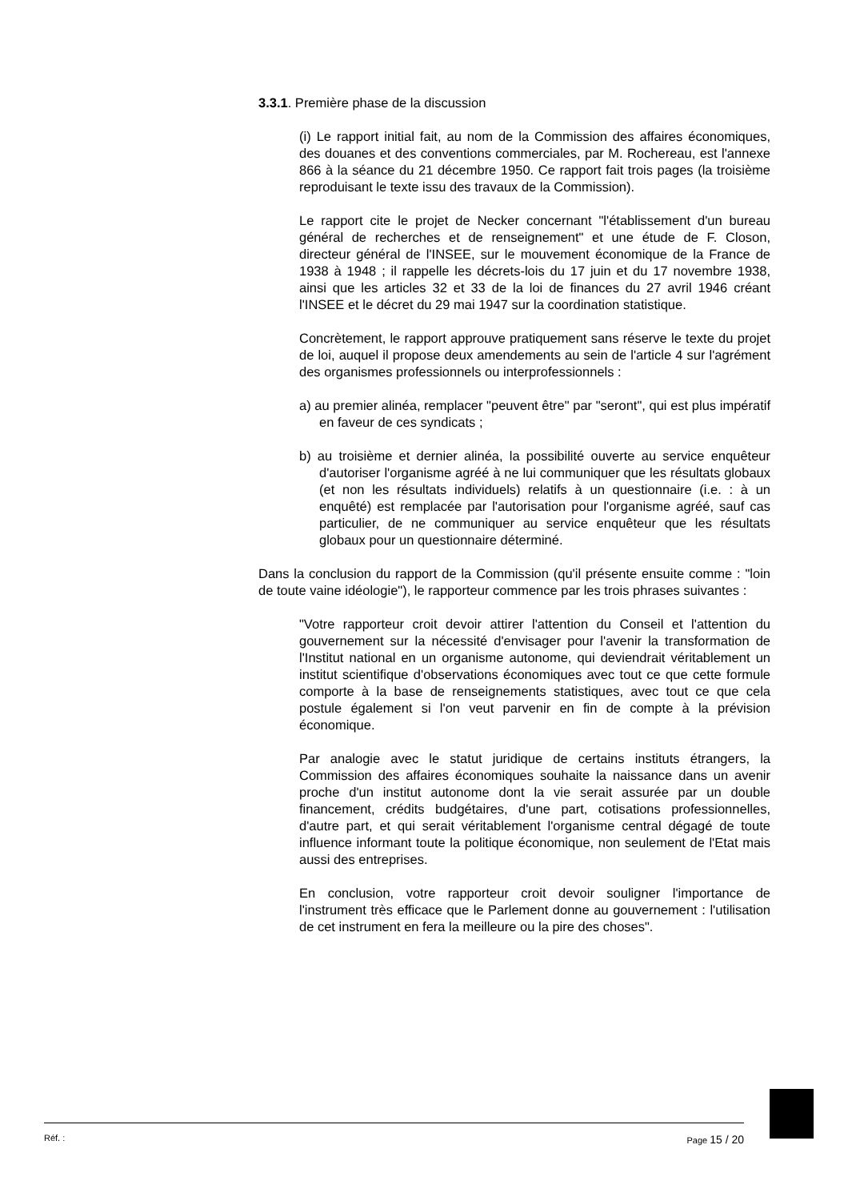3.3.1. Première phase de la discussion
(i) Le rapport initial fait, au nom de la Commission des affaires économiques, des douanes et des conventions commerciales, par M. Rochereau, est l'annexe 866 à la séance du 21 décembre 1950. Ce rapport fait trois pages (la troisième reproduisant le texte issu des travaux de la Commission).
Le rapport cite le projet de Necker concernant "l'établissement d'un bureau général de recherches et de renseignement" et une étude de F. Closon, directeur général de l'INSEE, sur le mouvement économique de la France de 1938 à 1948 ; il rappelle les décrets-lois du 17 juin et du 17 novembre 1938, ainsi que les articles 32 et 33 de la loi de finances du 27 avril 1946 créant l'INSEE et le décret du 29 mai 1947 sur la coordination statistique.
Concrètement, le rapport approuve pratiquement sans réserve le texte du projet de loi, auquel il propose deux amendements au sein de l'article 4 sur l'agrément des organismes professionnels ou interprofessionnels :
a) au premier alinéa, remplacer "peuvent être" par "seront", qui est plus impératif en faveur de ces syndicats ;
b) au troisième et dernier alinéa, la possibilité ouverte au service enquêteur d'autoriser l'organisme agréé à ne lui communiquer que les résultats globaux (et non les résultats individuels) relatifs à un questionnaire (i.e. : à un enquêté) est remplacée par l'autorisation pour l'organisme agréé, sauf cas particulier, de ne communiquer au service enquêteur que les résultats globaux pour un questionnaire déterminé.
Dans la conclusion du rapport de la Commission (qu'il présente ensuite comme : "loin de toute vaine idéologie"), le rapporteur commence par les trois phrases suivantes :
"Votre rapporteur croit devoir attirer l'attention du Conseil et l'attention du gouvernement sur la nécessité d'envisager pour l'avenir la transformation de l'Institut national en un organisme autonome, qui deviendrait véritablement un institut scientifique d'observations économiques avec tout ce que cette formule comporte à la base de renseignements statistiques, avec tout ce que cela postule également si l'on veut parvenir en fin de compte à la prévision économique.
Par analogie avec le statut juridique de certains instituts étrangers, la Commission des affaires économiques souhaite la naissance dans un avenir proche d'un institut autonome dont la vie serait assurée par un double financement, crédits budgétaires, d'une part, cotisations professionnelles, d'autre part, et qui serait véritablement l'organisme central dégagé de toute influence informant toute la politique économique, non seulement de l'Etat mais aussi des entreprises.
En conclusion, votre rapporteur croit devoir souligner l'importance de l'instrument très efficace que le Parlement donne au gouvernement : l'utilisation de cet instrument en fera la meilleure ou la pire des choses".
Réf. : Page 15 / 20